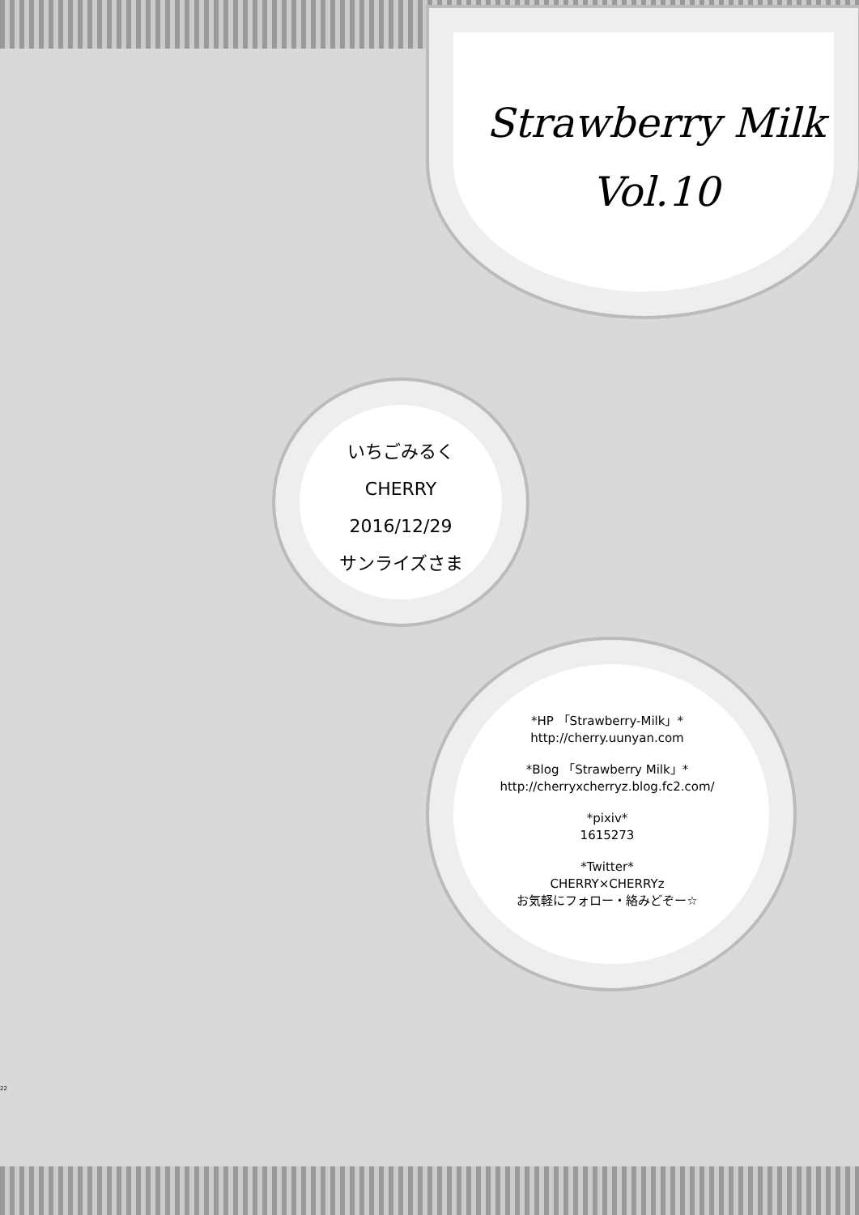Strawberry Milk
Vol.10
いちごみるく
CHERRY
2016/12/29
サンライズさま
*HP 「Strawberry-Milk」*
http://cherry.uunyan.com
*Blog 「Strawberry Milk」*
http://cherryxcherryz.blog.fc2.com/
*pixiv*
1615273
*Twitter*
CHERRY×CHERRYz
お気軽にフォロー・絡みどぞー☆
22